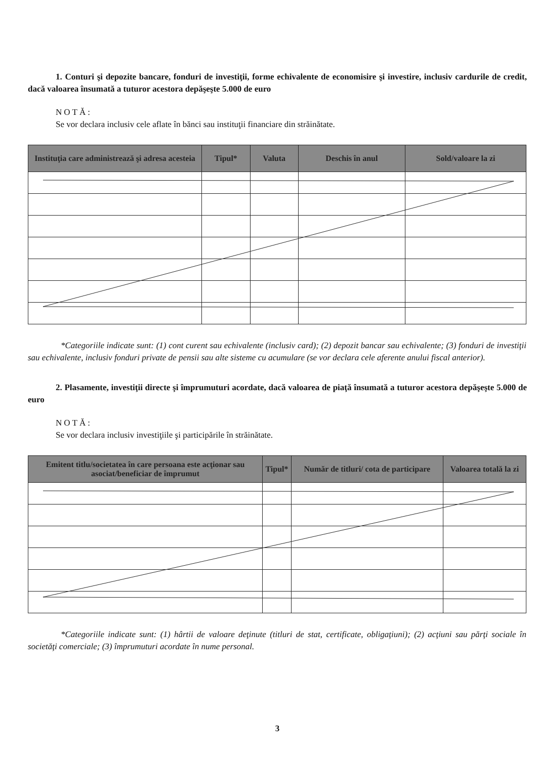1. Conturi şi depozite bancare, fonduri de investiţii, forme echivalente de economisire şi investire, inclusiv cardurile de credit, dacă valoarea însumată a tuturor acestora depăşeşte 5.000 de euro
NOTĂ:
Se vor declara inclusiv cele aflate în bănci sau instituţii financiare din străinătate.
| Instituţia care administrează şi adresa acesteia | Tipul* | Valuta | Deschis în anul | Sold/valoare la zi |
| --- | --- | --- | --- | --- |
*Categoriile indicate sunt: (1) cont curent sau echivalente (inclusiv card); (2) depozit bancar sau echivalente; (3) fonduri de investiţii sau echivalente, inclusiv fonduri private de pensii sau alte sisteme cu acumulare (se vor declara cele aferente anului fiscal anterior).
2. Plasamente, investiţii directe şi împrumuturi acordate, dacă valoarea de piaţă însumată a tuturor acestora depăşeşte 5.000 de euro
NOTĂ:
Se vor declara inclusiv investiţiile şi participările în străinătate.
| Emitent titlu/societatea în care persoana este acţionar sau asociat/beneficiar de împrumut | Tipul* | Număr de titluri/ cota de participare | Valoarea totală la zi |
| --- | --- | --- | --- |
*Categoriile indicate sunt: (1) hârtii de valoare deţinute (titluri de stat, certificate, obligaţiuni); (2) acţiuni sau părţi sociale în societăţi comerciale; (3) împrumuturi acordate în nume personal.
3